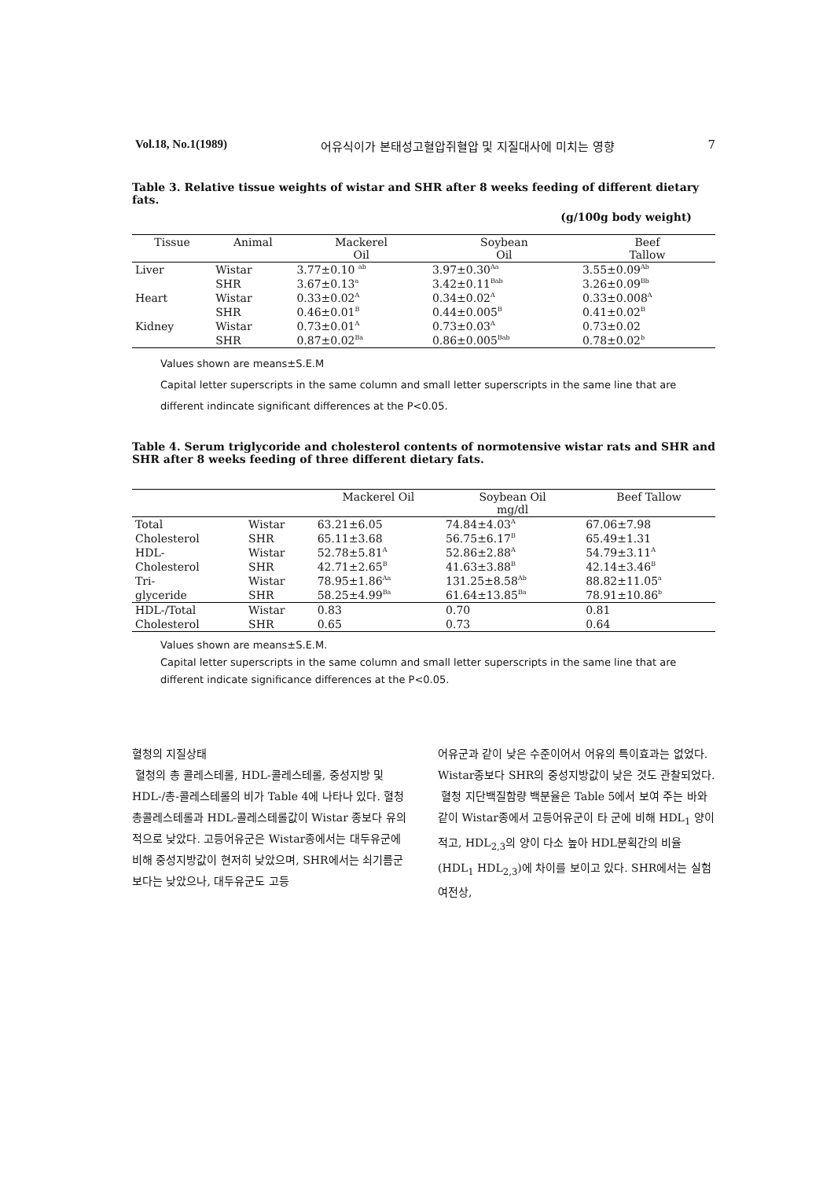Vol.18, No.1(1989) 어유식이가 본태성고혈압쥐혈압 및 지질대사에 미치는 영향 7
Table 3. Relative tissue weights of wistar and SHR after 8 weeks feeding of different dietary fats.
(g/100g body weight)
| Tissue | Animal | Mackerel Oil | Soybean Oil | Beef Tallow |
| --- | --- | --- | --- | --- |
| Liver | Wistar | 3.77±0.10 <sup>ab</sup> | 3.97±0.30<sup>Aa</sup> | 3.55±0.09<sup>Ab</sup> |
| | SHR | 3.67±0.13<sup>a</sup> | 3.42±0.11<sup>Bab</sup> | 3.26±0.09<sup>Bb</sup> |
| Heart | Wistar | 0.33±0.02<sup>A</sup> | 0.34±0.02<sup>A</sup> | 0.33±0.008<sup>A</sup> |
| | SHR | 0.46±0.01<sup>B</sup> | 0.44±0.005<sup>B</sup> | 0.41±0.02<sup>B</sup> |
| Kidney | Wistar | 0.73±0.01<sup>A</sup> | 0.73±0.03<sup>A</sup> | 0.73±0.02 |
| | SHR | 0.87±0.02<sup>Ba</sup> | 0.86±0.005<sup>Bab</sup> | 0.78±0.02<sup>b</sup> |
Values shown are means±S.E.M
Capital letter superscripts in the same column and small letter superscripts in the same line that are different indincate significant differences at the P<0.05.
Table 4. Serum triglycoride and cholesterol contents of normotensive wistar rats and SHR and SHR after 8 weeks feeding of three different dietary fats.
| | | Mackerel Oil | Soybean Oil mg/dl | Beef Tallow |
| --- | --- | --- | --- | --- |
| Total | Wistar | 63.21±6.05 | 74.84±4.03<sup>A</sup> | 67.06±7.98 |
| Cholesterol | SHR | 65.11±3.68 | 56.75±6.17<sup>B</sup> | 65.49±1.31 |
| HDL- | Wistar | 52.78±5.81<sup>A</sup> | 52.86±2.88<sup>A</sup> | 54.79±3.11<sup>A</sup> |
| Cholesterol | SHR | 42.71±2.65<sup>B</sup> | 41.63±3.88<sup>B</sup> | 42.14±3.46<sup>B</sup> |
| Tri- | Wistar | 78.95±1.86<sup>Aa</sup> | 131.25±8.58<sup>Ab</sup> | 88.82±11.05<sup>a</sup> |
| glyceride | SHR | 58.25±4.99<sup>Ba</sup> | 61.64±13.85<sup>Ba</sup> | 78.91±10.86<sup>b</sup> |
| HDL-/Total | Wistar | 0.83 | 0.70 | 0.81 |
| Cholesterol | SHR | 0.65 | 0.73 | 0.64 |
Values shown are means±S.E.M.
Capital letter superscripts in the same column and small letter superscripts in the same line that are different indicate significance differences at the P<0.05.
혈청의 지질상태
혈청의 총 콜레스테롤, HDL-콜레스테롤, 중성지방 및 HDL-/총-콜레스테롤의 비가 Table 4에 나타나 있다. 혈청 총콜레스테롤과 HDL-콜레스테롤값이 Wistar 종보다 유의적으로 낮았다. 고등어유군은 Wistar종에서는 대두유군에 비해 중성지방값이 현저히 낮았으며, SHR에서는 쇠기름군보다는 낮았으나, 대두유군도 고등
어유군과 같이 낮은 수준이어서 어유의 특이효과는 없었다. Wistar종보다 SHR의 중성지방값이 낮은 것도 관찰되었다.
혈청 지단백질함량 백분율은 Table 5에서 보여 주는 바와 같이 Wistar종에서 고등어유군이 타 군에 비해 HDL<sub>1</sub> 양이 적고, HDL<sub>2,3</sub>의 양이 다소 높아 HDL분획간의 비율(HDL<sub>1</sub> HDL<sub>2,3</sub>)에 차이를 보이고 있다. SHR에서는 실험여전상,